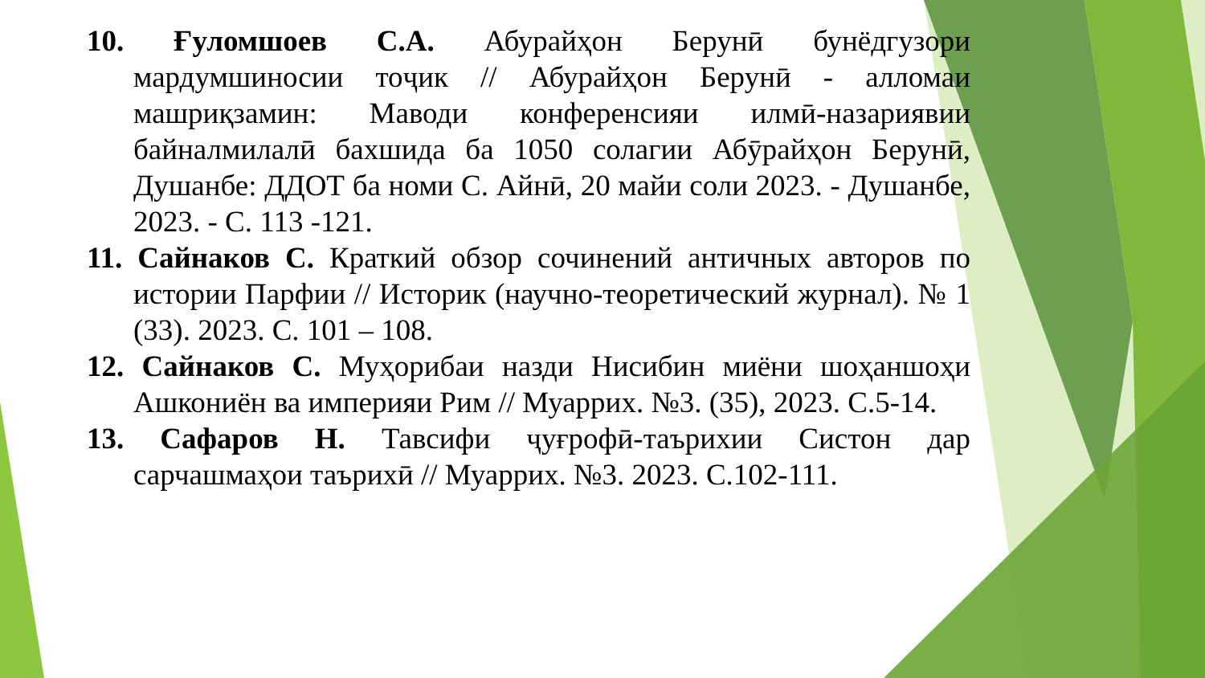10. Ғуломшоев С.А. Абурайҳон Берунӣ бунёдгузори мардумшиносии тоҷик // Абурайҳон Берунӣ - алломаи машриқзамин: Маводи конференсияи илмӣ-назариявии байналмилалӣ бахшида ба 1050 солагии Абӯрайҳон Берунӣ, Душанбе: ДДОТ ба номи С. Айнӣ, 20 майи соли 2023. - Душанбе, 2023. - С. 113 -121.
11. Сайнаков С. Краткий обзор сочинений античных авторов по истории Парфии // Историк (научно-теоретический журнал). № 1 (33). 2023. С. 101 – 108.
12. Сайнаков С. Муҳорибаи назди Нисибин миёни шоҳаншоҳи Ашкониён ва империяи Рим // Муаррих. №3. (35), 2023. С.5-14.
13. Сафаров Н. Тавсифи ҷуғрофӣ-таърихии Систон дар сарчашмаҳои таърихӣ // Муаррих. №3. 2023. С.102-111.